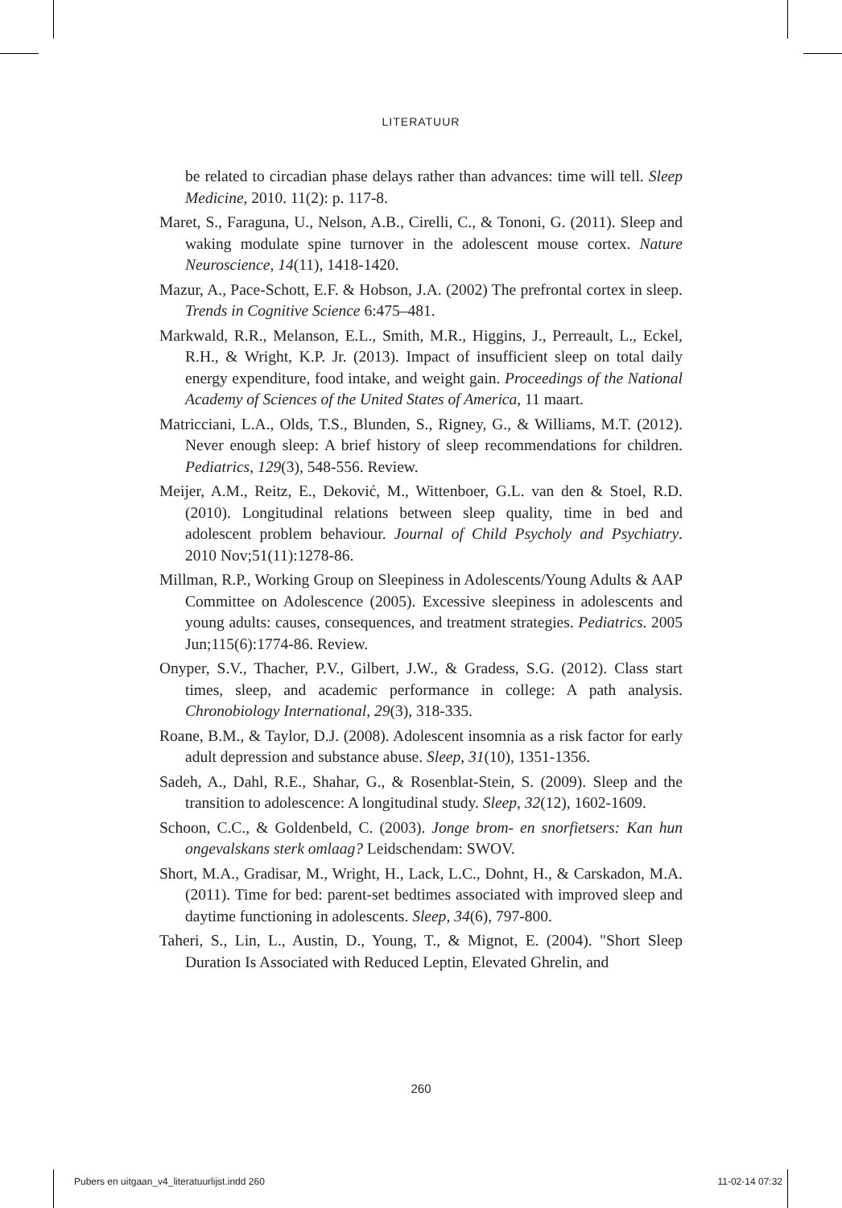LITERATUUR
be related to circadian phase delays rather than advances: time will tell. Sleep Medicine, 2010. 11(2): p. 117-8.
Maret, S., Faraguna, U., Nelson, A.B., Cirelli, C., & Tononi, G. (2011). Sleep and waking modulate spine turnover in the adolescent mouse cortex. Nature Neuroscience, 14(11), 1418-1420.
Mazur, A., Pace-Schott, E.F. & Hobson, J.A. (2002) The prefrontal cortex in sleep. Trends in Cognitive Science 6:475–481.
Markwald, R.R., Melanson, E.L., Smith, M.R., Higgins, J., Perreault, L., Eckel, R.H., & Wright, K.P. Jr. (2013). Impact of insufficient sleep on total daily energy expenditure, food intake, and weight gain. Proceedings of the National Academy of Sciences of the United States of America, 11 maart.
Matricciani, L.A., Olds, T.S., Blunden, S., Rigney, G., & Williams, M.T. (2012). Never enough sleep: A brief history of sleep recommendations for children. Pediatrics, 129(3), 548-556. Review.
Meijer, A.M., Reitz, E., Deković, M., Wittenboer, G.L. van den & Stoel, R.D. (2010). Longitudinal relations between sleep quality, time in bed and adolescent problem behaviour. Journal of Child Psycholy and Psychiatry. 2010 Nov;51(11):1278-86.
Millman, R.P., Working Group on Sleepiness in Adolescents/Young Adults & AAP Committee on Adolescence (2005). Excessive sleepiness in adolescents and young adults: causes, consequences, and treatment strategies. Pediatrics. 2005 Jun;115(6):1774-86. Review.
Onyper, S.V., Thacher, P.V., Gilbert, J.W., & Gradess, S.G. (2012). Class start times, sleep, and academic performance in college: A path analysis. Chronobiology International, 29(3), 318-335.
Roane, B.M., & Taylor, D.J. (2008). Adolescent insomnia as a risk factor for early adult depression and substance abuse. Sleep, 31(10), 1351-1356.
Sadeh, A., Dahl, R.E., Shahar, G., & Rosenblat-Stein, S. (2009). Sleep and the transition to adolescence: A longitudinal study. Sleep, 32(12), 1602-1609.
Schoon, C.C., & Goldenbeld, C. (2003). Jonge brom- en snorfietsers: Kan hun ongevalskans sterk omlaag? Leidschendam: SWOV.
Short, M.A., Gradisar, M., Wright, H., Lack, L.C., Dohnt, H., & Carskadon, M.A. (2011). Time for bed: parent-set bedtimes associated with improved sleep and daytime functioning in adolescents. Sleep, 34(6), 797-800.
Taheri, S., Lin, L., Austin, D., Young, T., & Mignot, E. (2004). "Short Sleep Duration Is Associated with Reduced Leptin, Elevated Ghrelin, and
260
Pubers en uitgaan_v4_literatuurlijst.indd 260 11-02-14 07:32